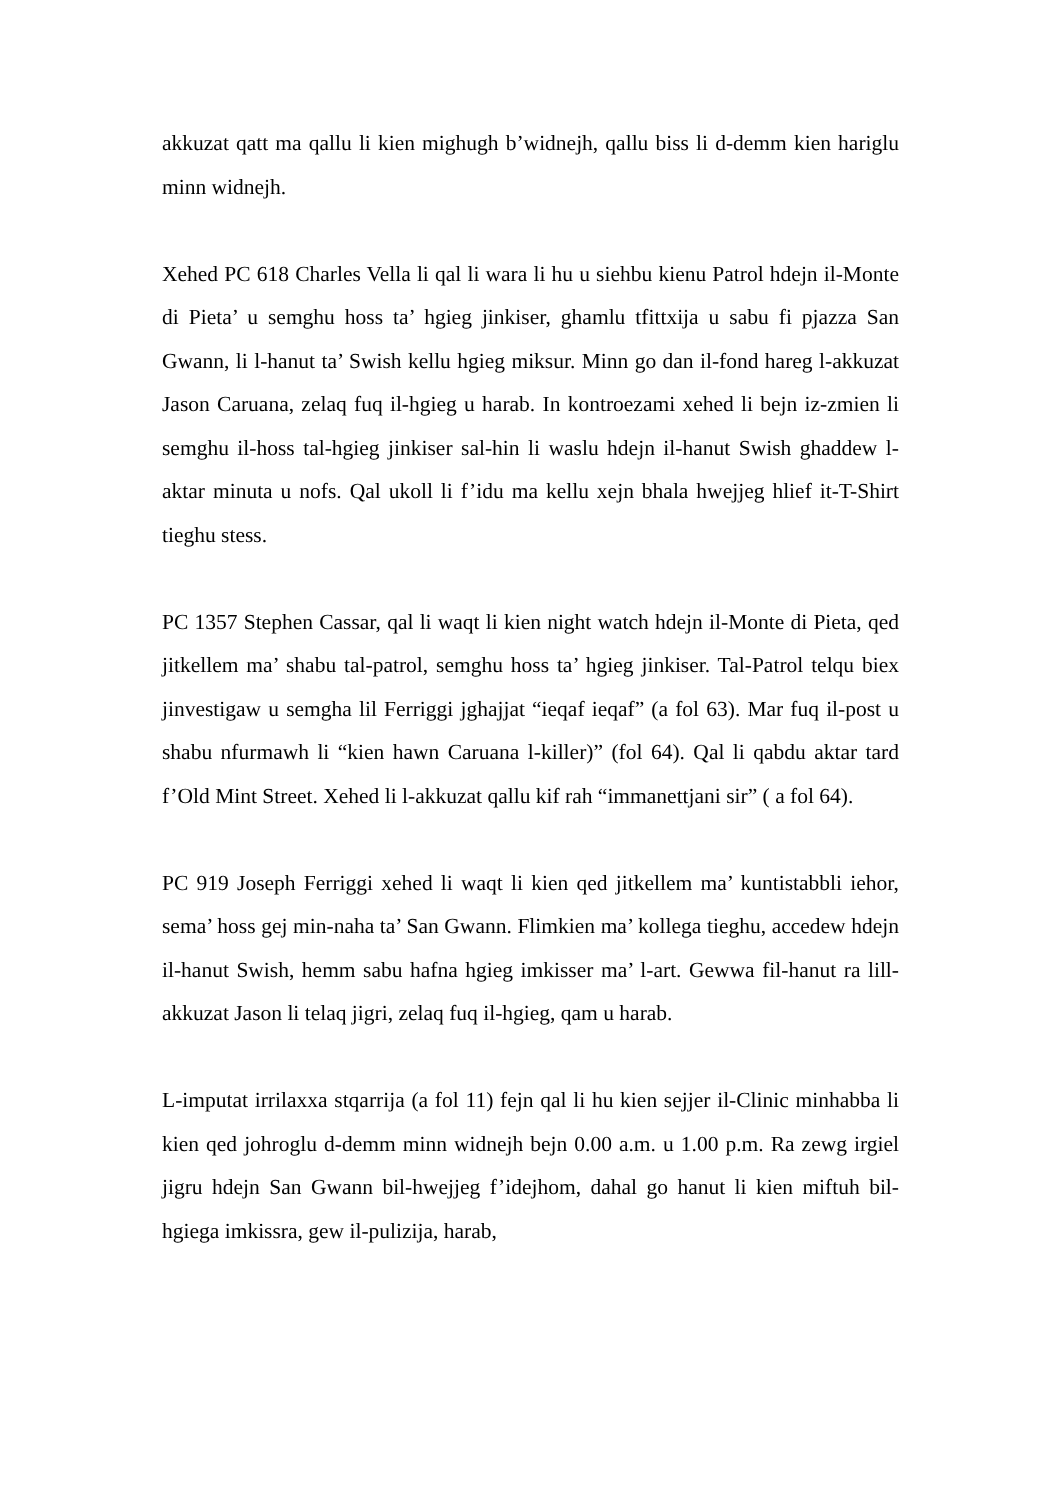akkuzat qatt ma qallu li kien mighugh b’widnejh, qallu biss li d-demm kien hariglu minn widnejh.
Xehed PC 618 Charles Vella li qal li wara li hu u siehbu kienu Patrol hdejn il-Monte di Pieta’ u semghu hoss ta’ hgieg jinkiser, ghamlu tfittxija u sabu fi pjazza San Gwann, li l-hanut ta’ Swish kellu hgieg miksur. Minn go dan il-fond hareg l-akkuzat Jason Caruana, zelaq fuq il-hgieg u harab. In kontroezami xehed li bejn iz-zmien li semghu il-hoss tal-hgieg jinkiser sal-hin li waslu hdejn il-hanut Swish ghaddew l-aktar minuta u nofs. Qal ukoll li f’idu ma kellu xejn bhala hwejjeg hlief it-T-Shirt tieghu stess.
PC 1357 Stephen Cassar, qal li waqt li kien night watch hdejn il-Monte di Pieta, qed jitkellem ma’ shabu tal-patrol, semghu hoss ta’ hgieg jinkiser. Tal-Patrol telqu biex jinvestigaw u semgha lil Ferriggi jghajjat “ieqaf ieqaf” (a fol 63). Mar fuq il-post u shabu nfurmawh li “kien hawn Caruana l-killer)” (fol 64). Qal li qabdu aktar tard f’Old Mint Street. Xehed li l-akkuzat qallu kif rah “immanettjani sir” ( a fol 64).
PC 919 Joseph Ferriggi xehed li waqt li kien qed jitkellem ma’ kuntistabbli iehor, sema’ hoss gej min-naha ta’ San Gwann. Flimkien ma’ kollega tieghu, accedew hdejn il-hanut Swish, hemm sabu hafna hgieg imkisser ma’ l-art. Gewwa fil-hanut ra lill-akkuzat Jason li telaq jigri, zelaq fuq il-hgieg, qam u harab.
L-imputat irrilaxxa stqarrija (a fol 11) fejn qal li hu kien sejjer il-Clinic minhabba li kien qed johroglu d-demm minn widnejh bejn 0.00 a.m. u 1.00 p.m. Ra zewg irgiel jigru hdejn San Gwann bil-hwejjeg f’idejhom, dahal go hanut li kien miftuh bil-hgiega imkissra, gew il-pulizija, harab,